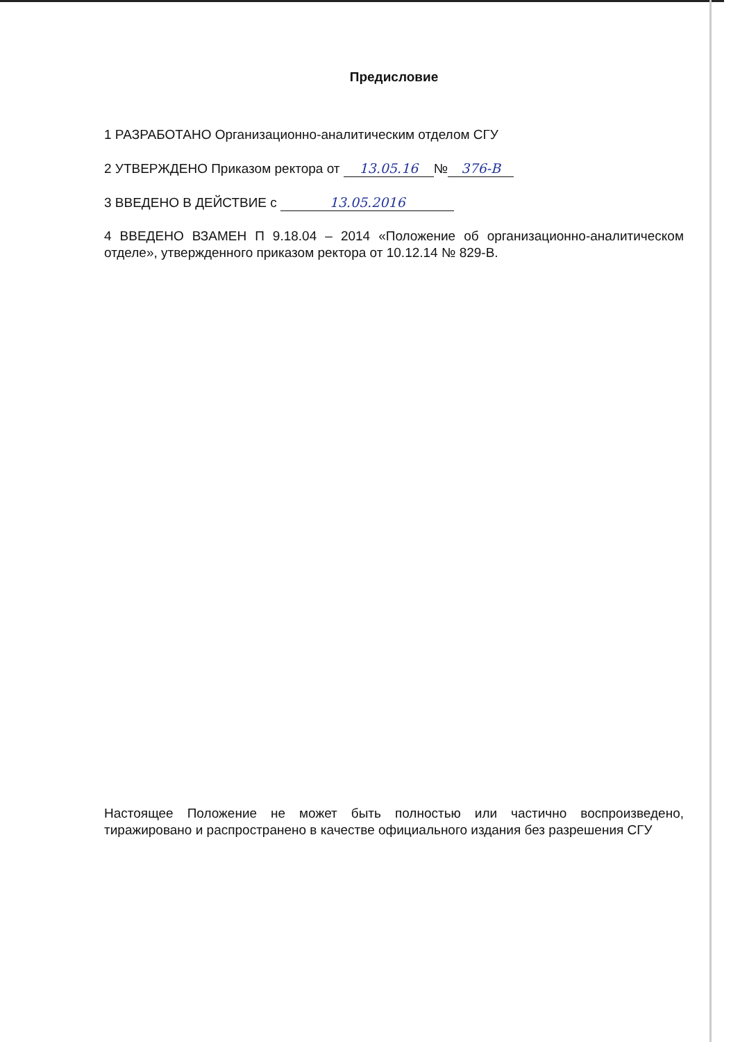Предисловие
1 РАЗРАБОТАНО Организационно-аналитическим отделом СГУ
2 УТВЕРЖДЕНО Приказом ректора от 13.05.16 № 376-В
3 ВВЕДЕНО В ДЕЙСТВИЕ с 13.05.2016
4 ВВЕДЕНО ВЗАМЕН П 9.18.04 – 2014 «Положение об организационно-аналитическом отделе», утвержденного приказом ректора от 10.12.14 № 829-В.
Настоящее Положение не может быть полностью или частично воспроизведено, тиражировано и распространено в качестве официального издания без разрешения СГУ